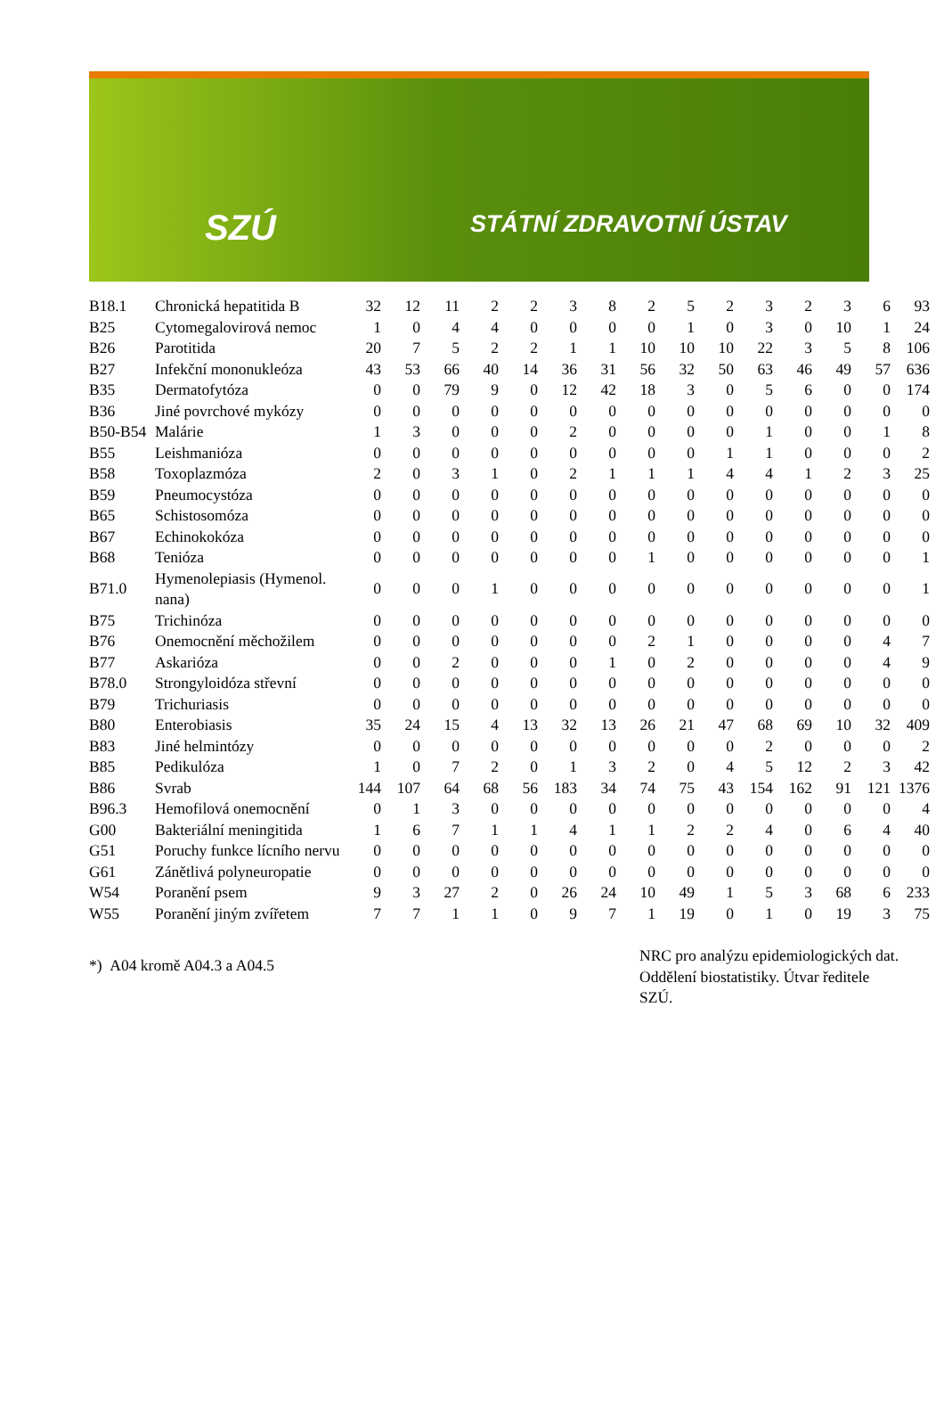SZÚ STÁTNÍ ZDRAVOTNÍ ÚSTAV
| B18.1 | Chronická hepatitida B | 32 | 12 | 11 | 2 | 2 | 3 | 8 | 2 | 5 | 2 | 3 | 2 | 3 | 6 | 93 |
| B25 | Cytomegalovirová nemoc | 1 | 0 | 4 | 4 | 0 | 0 | 0 | 0 | 1 | 0 | 3 | 0 | 10 | 1 | 24 |
| B26 | Parotitida | 20 | 7 | 5 | 2 | 2 | 1 | 1 | 10 | 10 | 10 | 22 | 3 | 5 | 8 | 106 |
| B27 | Infekční mononukleóza | 43 | 53 | 66 | 40 | 14 | 36 | 31 | 56 | 32 | 50 | 63 | 46 | 49 | 57 | 636 |
| B35 | Dermatofytóza | 0 | 0 | 79 | 9 | 0 | 12 | 42 | 18 | 3 | 0 | 5 | 6 | 0 | 0 | 174 |
| B36 | Jiné povrchové mykózy | 0 | 0 | 0 | 0 | 0 | 0 | 0 | 0 | 0 | 0 | 0 | 0 | 0 | 0 | 0 |
| B50-B54 | Malárie | 1 | 3 | 0 | 0 | 0 | 2 | 0 | 0 | 0 | 0 | 1 | 0 | 0 | 1 | 8 |
| B55 | Leishmanióza | 0 | 0 | 0 | 0 | 0 | 0 | 0 | 0 | 0 | 1 | 1 | 0 | 0 | 0 | 2 |
| B58 | Toxoplazmóza | 2 | 0 | 3 | 1 | 0 | 2 | 1 | 1 | 1 | 4 | 4 | 1 | 2 | 3 | 25 |
| B59 | Pneumocystóza | 0 | 0 | 0 | 0 | 0 | 0 | 0 | 0 | 0 | 0 | 0 | 0 | 0 | 0 | 0 |
| B65 | Schistosomóza | 0 | 0 | 0 | 0 | 0 | 0 | 0 | 0 | 0 | 0 | 0 | 0 | 0 | 0 | 0 |
| B67 | Echinokokóza | 0 | 0 | 0 | 0 | 0 | 0 | 0 | 0 | 0 | 0 | 0 | 0 | 0 | 0 | 0 |
| B68 | Tenióza | 0 | 0 | 0 | 0 | 0 | 0 | 0 | 1 | 0 | 0 | 0 | 0 | 0 | 0 | 1 |
| B71.0 | Hymenolepiasis (Hymenol. nana) | 0 | 0 | 0 | 1 | 0 | 0 | 0 | 0 | 0 | 0 | 0 | 0 | 0 | 0 | 1 |
| B75 | Trichinóza | 0 | 0 | 0 | 0 | 0 | 0 | 0 | 0 | 0 | 0 | 0 | 0 | 0 | 0 | 0 |
| B76 | Onemocnění měchožilem | 0 | 0 | 0 | 0 | 0 | 0 | 0 | 2 | 1 | 0 | 0 | 0 | 0 | 4 | 7 |
| B77 | Askarióza | 0 | 0 | 2 | 0 | 0 | 0 | 1 | 0 | 2 | 0 | 0 | 0 | 0 | 4 | 9 |
| B78.0 | Strongyloidóza střevní | 0 | 0 | 0 | 0 | 0 | 0 | 0 | 0 | 0 | 0 | 0 | 0 | 0 | 0 | 0 |
| B79 | Trichuriasis | 0 | 0 | 0 | 0 | 0 | 0 | 0 | 0 | 0 | 0 | 0 | 0 | 0 | 0 | 0 |
| B80 | Enterobiasis | 35 | 24 | 15 | 4 | 13 | 32 | 13 | 26 | 21 | 47 | 68 | 69 | 10 | 32 | 409 |
| B83 | Jiné helmintózy | 0 | 0 | 0 | 0 | 0 | 0 | 0 | 0 | 0 | 0 | 2 | 0 | 0 | 0 | 2 |
| B85 | Pedikulóza | 1 | 0 | 7 | 2 | 0 | 1 | 3 | 2 | 0 | 4 | 5 | 12 | 2 | 3 | 42 |
| B86 | Svrab | 144 | 107 | 64 | 68 | 56 | 183 | 34 | 74 | 75 | 43 | 154 | 162 | 91 | 121 | 1376 |
| B96.3 | Hemofilová onemocnění | 0 | 1 | 3 | 0 | 0 | 0 | 0 | 0 | 0 | 0 | 0 | 0 | 0 | 0 | 4 |
| G00 | Bakteriální meningitida | 1 | 6 | 7 | 1 | 1 | 4 | 1 | 1 | 2 | 2 | 4 | 0 | 6 | 4 | 40 |
| G51 | Poruchy funkce lícního nervu | 0 | 0 | 0 | 0 | 0 | 0 | 0 | 0 | 0 | 0 | 0 | 0 | 0 | 0 | 0 |
| G61 | Zánětlivá polyneuropatie | 0 | 0 | 0 | 0 | 0 | 0 | 0 | 0 | 0 | 0 | 0 | 0 | 0 | 0 | 0 |
| W54 | Poranění psem | 9 | 3 | 27 | 2 | 0 | 26 | 24 | 10 | 49 | 1 | 5 | 3 | 68 | 6 | 233 |
| W55 | Poranění jiným zvířetem | 7 | 7 | 1 | 1 | 0 | 9 | 7 | 1 | 19 | 0 | 1 | 0 | 19 | 3 | 75 |
*) A04 kromě A04.3 a A04.5
NRC pro analýzu epidemiologických dat.
Oddělení biostatistiky. Útvar ředitele SZÚ.